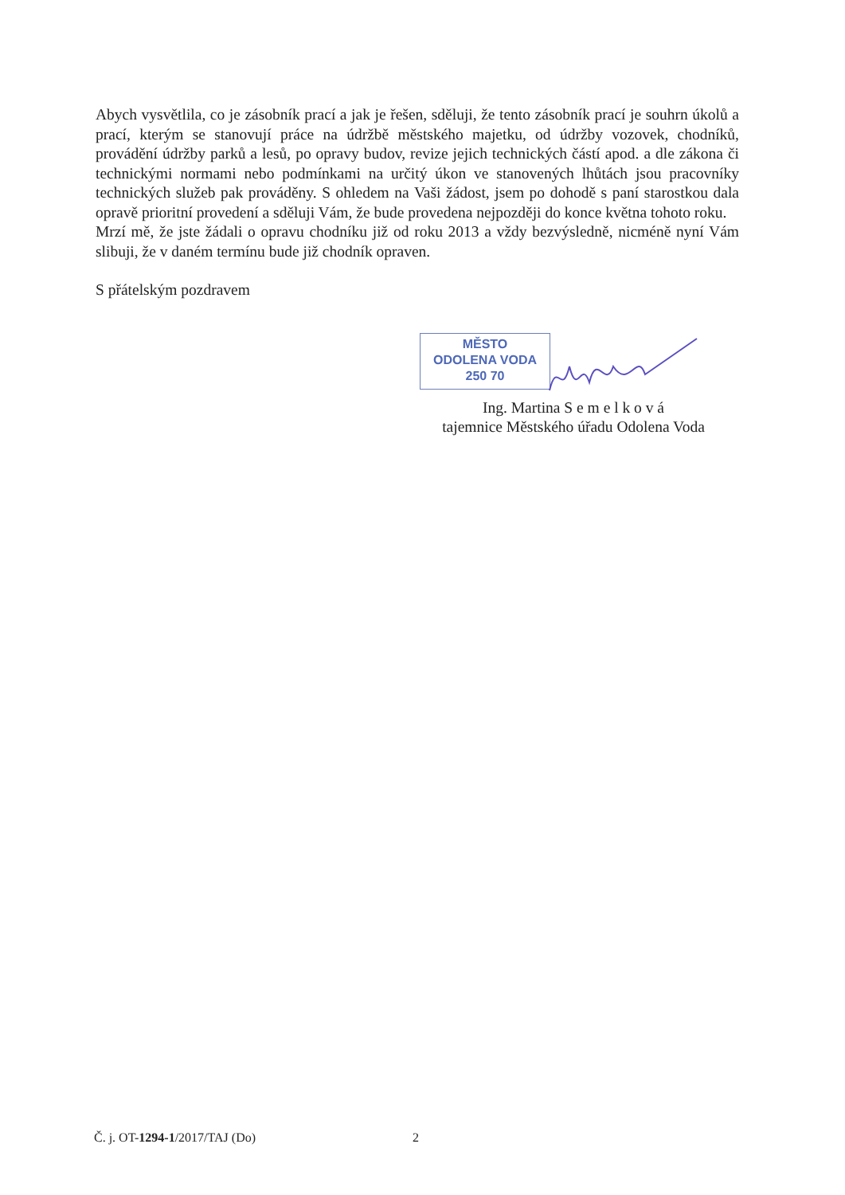Abych vysvětlila, co je zásobník prací a jak je řešen, sděluji, že tento zásobník prací je souhrn úkolů a prací, kterým se stanovují práce na údržbě městského majetku, od údržby vozovek, chodníků, provádění údržby parků a lesů, po opravy budov, revize jejich technických částí apod. a dle zákona či technickými normami nebo podmínkami na určitý úkon ve stanovených lhůtách jsou pracovníky technických služeb pak prováděny. S ohledem na Vaši žádost, jsem po dohodě s paní starostkou dala opravě prioritní provedení a sděluji Vám, že bude provedena nejpozději do konce května tohoto roku.
Mrzí mě, že jste žádali o opravu chodníku již od roku 2013 a vždy bezvýsledně, nicméně nyní Vám slibuji, že v daném termínu bude již chodník opraven.
S přátelským pozdravem
MĚSTO
ODOLENA VODA
250 70
Ing. Martina S e m e l k o v á
tajemnice Městského úřadu Odolena Voda
Č. j. OT-1294-1/2017/TAJ (Do) 2